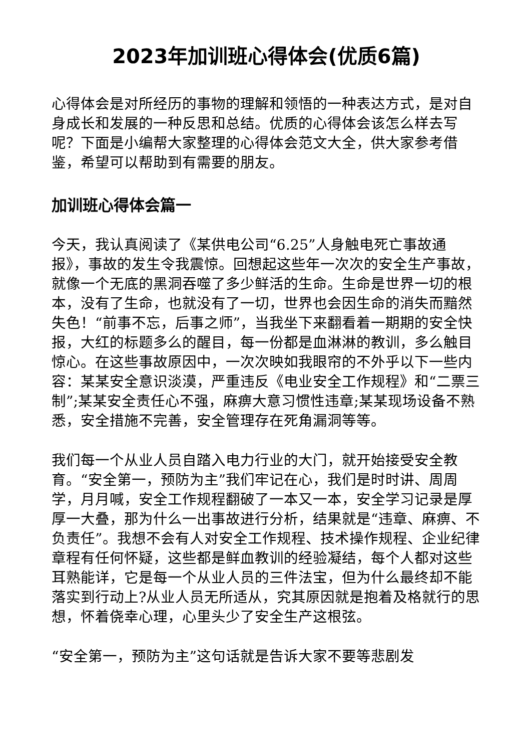2023年加训班心得体会(优质6篇)
心得体会是对所经历的事物的理解和领悟的一种表达方式，是对自身成长和发展的一种反思和总结。优质的心得体会该怎么样去写呢？下面是小编帮大家整理的心得体会范文大全，供大家参考借鉴，希望可以帮助到有需要的朋友。
加训班心得体会篇一
今天，我认真阅读了《某供电公司“6.25”人身触电死亡事故通报》，事故的发生令我震惊。回想起这些年一次次的安全生产事故，就像一个无底的黑洞吞噬了多少鲜活的生命。生命是世界一切的根本，没有了生命，也就没有了一切，世界也会因生命的消失而黯然失色！“前事不忘，后事之师”，当我坐下来翻看着一期期的安全快报，大红的标题多么的醒目，每一份都是血淋淋的教训，多么触目惊心。在这些事故原因中，一次次映如我眼帘的不外乎以下一些内容：某某安全意识淡漠，严重违反《电业安全工作规程》和“二票三制”;某某安全责任心不强，麻痹大意习惯性违章;某某现场设备不熟悉，安全措施不完善，安全管理存在死角漏洞等等。
我们每一个从业人员自踏入电力行业的大门，就开始接受安全教育。“安全第一，预防为主”我们牢记在心，我们是时时讲、周周学，月月喊，安全工作规程翻破了一本又一本，安全学习记录是厚厚一大叠，那为什么一出事故进行分析，结果就是“违章、麻痹、不负责任”。我想不会有人对安全工作规程、技术操作规程、企业纪律章程有任何怀疑，这些都是鲜血教训的经验凝结，每个人都对这些耳熟能详，它是每一个从业人员的三件法宝，但为什么最终却不能落实到行动上?从业人员无所适从，究其原因就是抱着及格就行的思想，怀着侥幸心理，心里头少了安全生产这根弦。
“安全第一，预防为主”这句话就是告诉大家不要等悲剧发